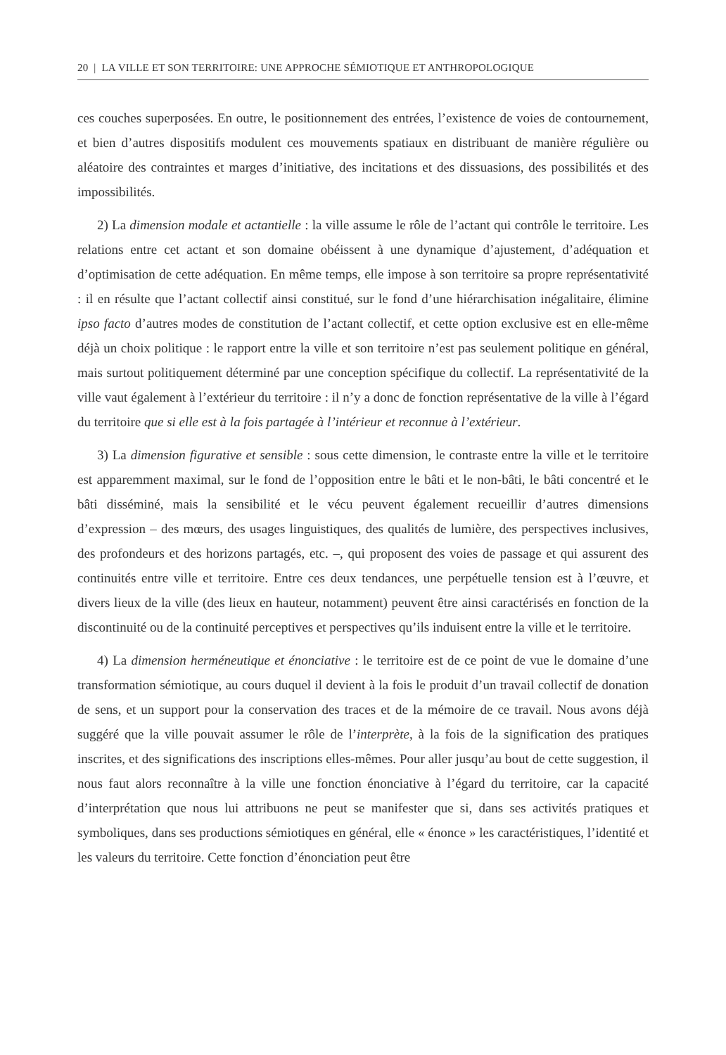20 | LA VILLE ET SON TERRITOIRE: UNE APPROCHE SÉMIOTIQUE ET ANTHROPOLOGIQUE
ces couches superposées. En outre, le positionnement des entrées, l’existence de voies de contournement, et bien d’autres dispositifs modulent ces mouvements spatiaux en distribuant de manière régulière ou aléatoire des contraintes et marges d’initiative, des incitations et des dissuasions, des possibilités et des impossibilités.
2) La dimension modale et actantielle : la ville assume le rôle de l’actant qui contrôle le territoire. Les relations entre cet actant et son domaine obéissent à une dynamique d’ajustement, d’adéquation et d’optimisation de cette adéquation. En même temps, elle impose à son territoire sa propre représentativité : il en résulte que l’actant collectif ainsi constitué, sur le fond d’une hiérarchisation inégalitaire, élimine ipso facto d’autres modes de constitution de l’actant collectif, et cette option exclusive est en elle-même déjà un choix politique : le rapport entre la ville et son territoire n’est pas seulement politique en général, mais surtout politiquement déterminé par une conception spécifique du collectif. La représentativité de la ville vaut également à l’extérieur du territoire : il n’y a donc de fonction représentative de la ville à l’égard du territoire que si elle est à la fois partagée à l’intérieur et reconnue à l’extérieur.
3) La dimension figurative et sensible : sous cette dimension, le contraste entre la ville et le territoire est apparemment maximal, sur le fond de l’opposition entre le bâti et le non-bâti, le bâti concentré et le bâti disséminé, mais la sensibilité et le vécu peuvent également recueillir d’autres dimensions d’expression – des mœurs, des usages linguistiques, des qualités de lumière, des perspectives inclusives, des profondeurs et des horizons partagés, etc. –, qui proposent des voies de passage et qui assurent des continuités entre ville et territoire. Entre ces deux tendances, une perpétuelle tension est à l’œuvre, et divers lieux de la ville (des lieux en hauteur, notamment) peuvent être ainsi caractérisés en fonction de la discontinuité ou de la continuité perceptives et perspectives qu’ils induisent entre la ville et le territoire.
4) La dimension herméneutique et énonciative : le territoire est de ce point de vue le domaine d’une transformation sémiotique, au cours duquel il devient à la fois le produit d’un travail collectif de donation de sens, et un support pour la conservation des traces et de la mémoire de ce travail. Nous avons déjà suggéré que la ville pouvait assumer le rôle de l’interprète, à la fois de la signification des pratiques inscrites, et des significations des inscriptions elles-mêmes. Pour aller jusqu’au bout de cette suggestion, il nous faut alors reconnaître à la ville une fonction énonciative à l’égard du territoire, car la capacité d’interprétation que nous lui attribuons ne peut se manifester que si, dans ses activités pratiques et symboliques, dans ses productions sémiotiques en général, elle « énonce » les caractéristiques, l’identité et les valeurs du territoire. Cette fonction d’énonciation peut être